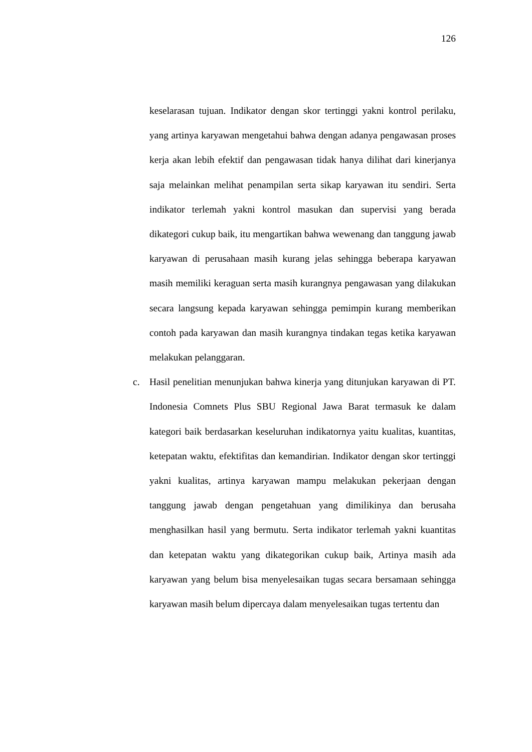126
keselarasan tujuan. Indikator dengan skor tertinggi yakni kontrol perilaku, yang artinya karyawan mengetahui bahwa dengan adanya pengawasan proses kerja akan lebih efektif dan pengawasan tidak hanya dilihat dari kinerjanya saja melainkan melihat penampilan serta sikap karyawan itu sendiri. Serta indikator terlemah yakni kontrol masukan dan supervisi yang berada dikategori cukup baik, itu mengartikan bahwa wewenang dan tanggung jawab karyawan di perusahaan masih kurang jelas sehingga beberapa karyawan masih memiliki keraguan serta masih kurangnya pengawasan yang dilakukan secara langsung kepada karyawan sehingga pemimpin kurang memberikan contoh pada karyawan dan masih kurangnya tindakan tegas ketika karyawan melakukan pelanggaran.
c. Hasil penelitian menunjukan bahwa kinerja yang ditunjukan karyawan di PT. Indonesia Comnets Plus SBU Regional Jawa Barat termasuk ke dalam kategori baik berdasarkan keseluruhan indikatornya yaitu kualitas, kuantitas, ketepatan waktu, efektifitas dan kemandirian. Indikator dengan skor tertinggi yakni kualitas, artinya karyawan mampu melakukan pekerjaan dengan tanggung jawab dengan pengetahuan yang dimilikinya dan berusaha menghasilkan hasil yang bermutu. Serta indikator terlemah yakni kuantitas dan ketepatan waktu yang dikategorikan cukup baik, Artinya masih ada karyawan yang belum bisa menyelesaikan tugas secara bersamaan sehingga karyawan masih belum dipercaya dalam menyelesaikan tugas tertentu dan